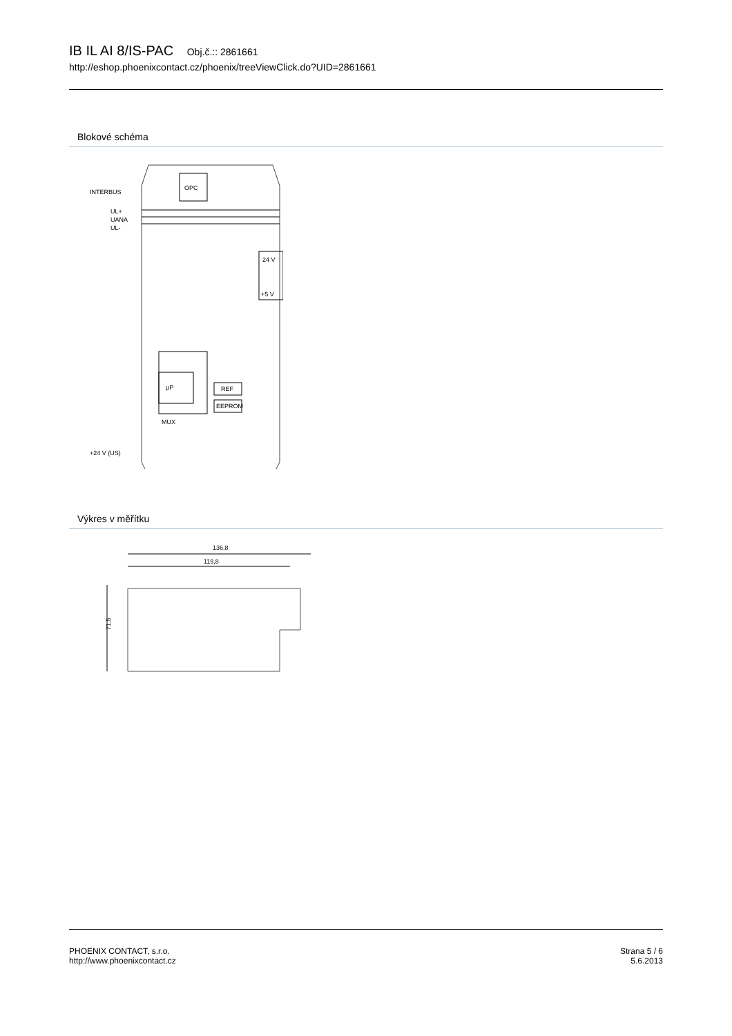IB IL AI 8/IS-PAC Obj.č.:: 2861661
http://eshop.phoenixcontact.cz/phoenix/treeViewClick.do?UID=2861661
Blokové schéma
OPC
INTERBUS
UL+
UANA
UL-
μP
MUX
REF
EEPROM
24 V
+5 V
+24 V (US)
Výkres v měřítku
136,8
119,8
71,5
PHOENIX CONTACT, s.r.o.
http://www.phoenixcontact.cz
Strana 5 / 6
5.6.2013